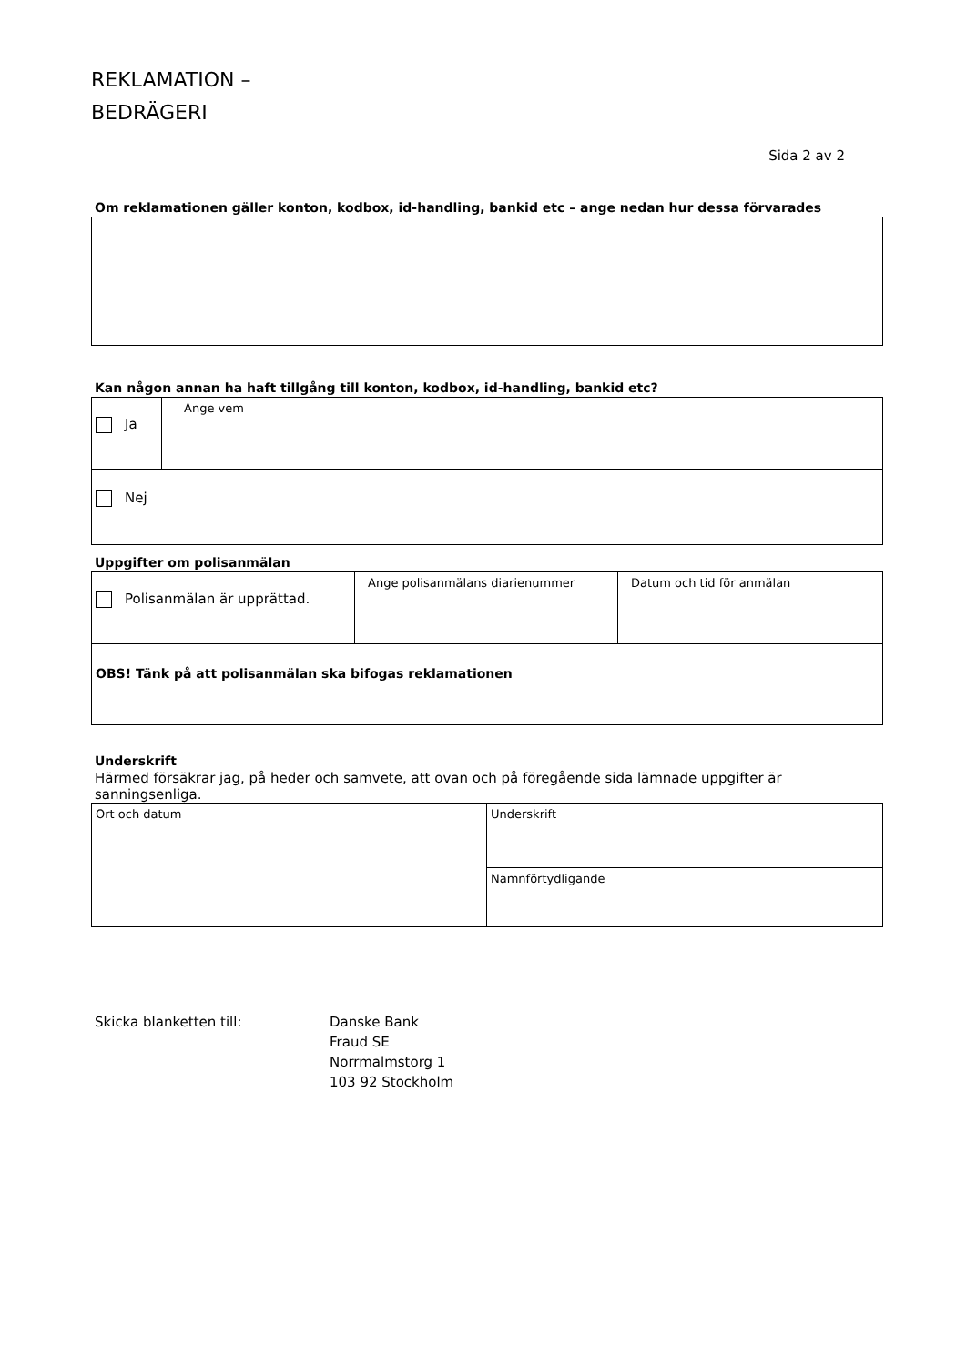REKLAMATION –
BEDRÄGERI
Sida 2 av 2
Om reklamationen gäller konton, kodbox, id-handling, bankid etc – ange nedan hur dessa förvarades
Kan någon annan ha haft tillgång till konton, kodbox, id-handling, bankid etc?
| Ja | Ange vem |
| Nej | |
Uppgifter om polisanmälan
| Polisanmälan är upprättad. | Ange polisanmälans diarienummer | Datum och tid för anmälan |
| OBS! Tänk på att polisanmälan ska bifogas reklamationen | | |
Underskrift
Härmed försäkrar jag, på heder och samvete, att ovan och på föregående sida lämnade uppgifter är sanningsenliga.
| Ort och datum | Underskrift |
| | Namnförtydligande |
Skicka blanketten till: Danske Bank
Fraud SE
Norrmalmstorg 1
103 92 Stockholm